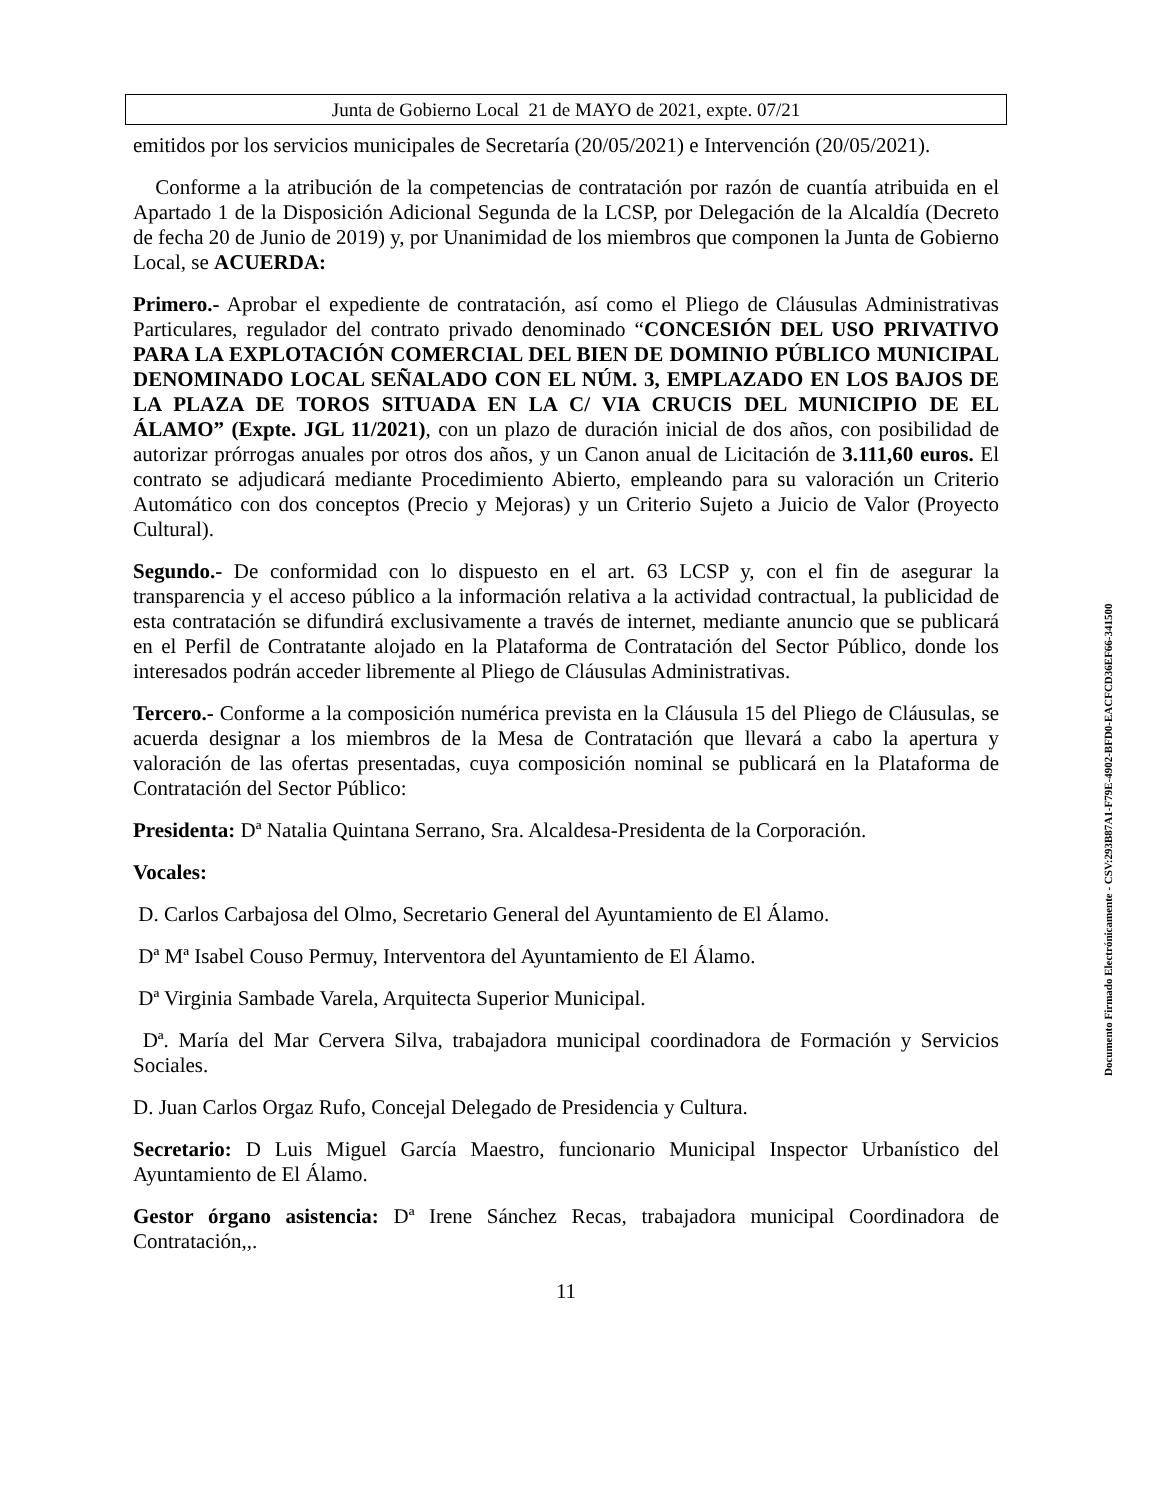Junta de Gobierno Local 21 de MAYO de 2021, expte. 07/21
emitidos por los servicios municipales de Secretaría (20/05/2021) e Intervención (20/05/2021).
Conforme a la atribución de la competencias de contratación por razón de cuantía atribuida en el Apartado 1 de la Disposición Adicional Segunda de la LCSP, por Delegación de la Alcaldía (Decreto de fecha 20 de Junio de 2019) y, por Unanimidad de los miembros que componen la Junta de Gobierno Local, se ACUERDA:
Primero.- Aprobar el expediente de contratación, así como el Pliego de Cláusulas Administrativas Particulares, regulador del contrato privado denominado “CONCESIÓN DEL USO PRIVATIVO PARA LA EXPLOTACIÓN COMERCIAL DEL BIEN DE DOMINIO PÚBLICO MUNICIPAL DENOMINADO LOCAL SEÑALADO CON EL NÚM. 3, EMPLAZADO EN LOS BAJOS DE LA PLAZA DE TOROS SITUADA EN LA C/ VIA CRUCIS DEL MUNICIPIO DE EL ÁLAMO” (Expte. JGL 11/2021), con un plazo de duración inicial de dos años, con posibilidad de autorizar prórrogas anuales por otros dos años, y un Canon anual de Licitación de 3.111,60 euros. El contrato se adjudicará mediante Procedimiento Abierto, empleando para su valoración un Criterio Automático con dos conceptos (Precio y Mejoras) y un Criterio Sujeto a Juicio de Valor (Proyecto Cultural).
Segundo.- De conformidad con lo dispuesto en el art. 63 LCSP y, con el fin de asegurar la transparencia y el acceso público a la información relativa a la actividad contractual, la publicidad de esta contratación se difundirá exclusivamente a través de internet, mediante anuncio que se publicará en el Perfil de Contratante alojado en la Plataforma de Contratación del Sector Público, donde los interesados podrán acceder libremente al Pliego de Cláusulas Administrativas.
Tercero.- Conforme a la composición numérica prevista en la Cláusula 15 del Pliego de Cláusulas, se acuerda designar a los miembros de la Mesa de Contratación que llevará a cabo la apertura y valoración de las ofertas presentadas, cuya composición nominal se publicará en la Plataforma de Contratación del Sector Público:
Presidenta: Dª Natalia Quintana Serrano, Sra. Alcaldesa-Presidenta de la Corporación.
Vocales:
D. Carlos Carbajosa del Olmo, Secretario General del Ayuntamiento de El Álamo.
Dª Mª Isabel Couso Permuy, Interventora del Ayuntamiento de El Álamo.
Dª Virginia Sambade Varela, Arquitecta Superior Municipal.
Dª. María del Mar Cervera Silva, trabajadora municipal coordinadora de Formación y Servicios Sociales.
D. Juan Carlos Orgaz Rufo, Concejal Delegado de Presidencia y Cultura.
Secretario: D Luis Miguel García Maestro, funcionario Municipal Inspector Urbanístico del Ayuntamiento de El Álamo.
Gestor órgano asistencia: Dª Irene Sánchez Recas, trabajadora municipal Coordinadora de Contratación,,.
11
Documento Firmado Electrónicamente - CSV:293B87A1-F79E-4902-BFD0-EACFCD36EF66-341500